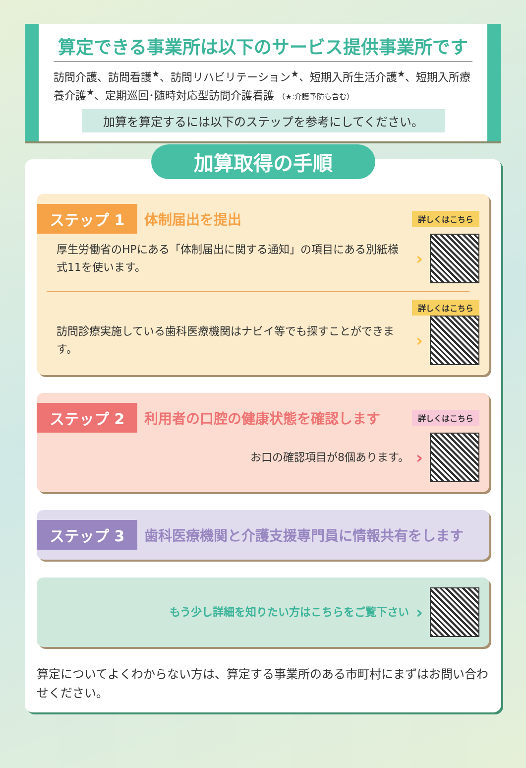算定できる事業所は以下のサービス提供事業所です
訪問介護、訪問看護<sup>★</sup>、訪問リハビリテーション<sup>★</sup>、短期入所生活介護<sup>★</sup>、短期入所療養介護<sup>★</sup>、定期巡回･随時対応型訪問介護看護 （★:介護予防も含む）
加算を算定するには以下のステップを参考にしてください。
加算取得の手順
ステップ 1 体制届出を提出 詳しくはこちら
厚生労働省のHPにある「体制届出に関する通知」の項目にある別紙様式11を使います。
›
詳しくはこちら
訪問診療実施している歯科医療機関はナビイ等でも探すことができます。
›
ステップ 2 利用者の口腔の健康状態を確認します 詳しくはこちら
お口の確認項目が8個あります。
›
ステップ 3 歯科医療機関と介護支援専門員に情報共有をします
もう少し詳細を知りたい方はこちらをご覧下さい
›
算定についてよくわからない方は、算定する事業所のある市町村にまずはお問い合わせください。